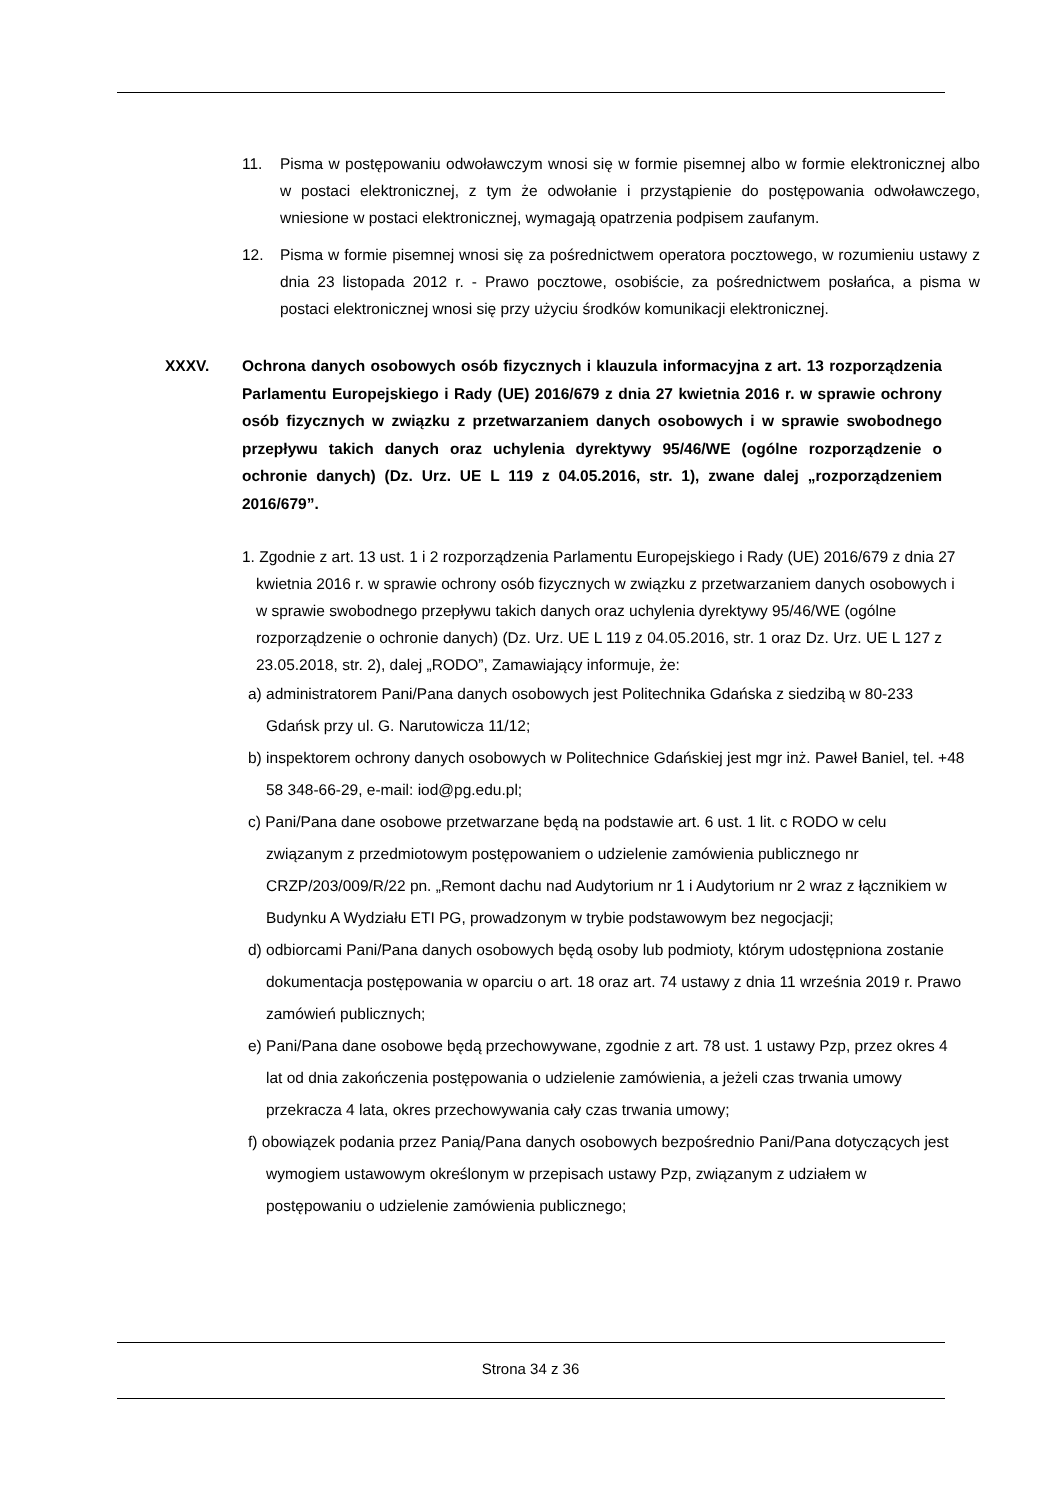11. Pisma w postępowaniu odwoławczym wnosi się w formie pisemnej albo w formie elektronicznej albo w postaci elektronicznej, z tym że odwołanie i przystąpienie do postępowania odwoławczego, wniesione w postaci elektronicznej, wymagają opatrzenia podpisem zaufanym.
12. Pisma w formie pisemnej wnosi się za pośrednictwem operatora pocztowego, w rozumieniu ustawy z dnia 23 listopada 2012 r. - Prawo pocztowe, osobiście, za pośrednictwem posłańca, a pisma w postaci elektronicznej wnosi się przy użyciu środków komunikacji elektronicznej.
XXXV. Ochrona danych osobowych osób fizycznych i klauzula informacyjna z art. 13 rozporządzenia Parlamentu Europejskiego i Rady (UE) 2016/679 z dnia 27 kwietnia 2016 r. w sprawie ochrony osób fizycznych w związku z przetwarzaniem danych osobowych i w sprawie swobodnego przepływu takich danych oraz uchylenia dyrektywy 95/46/WE (ogólne rozporządzenie o ochronie danych) (Dz. Urz. UE L 119 z 04.05.2016, str. 1), zwane dalej „rozporządzeniem 2016/679”.
1. Zgodnie z art. 13 ust. 1 i 2 rozporządzenia Parlamentu Europejskiego i Rady (UE) 2016/679 z dnia 27 kwietnia 2016 r. w sprawie ochrony osób fizycznych w związku z przetwarzaniem danych osobowych i w sprawie swobodnego przepływu takich danych oraz uchylenia dyrektywy 95/46/WE (ogólne rozporządzenie o ochronie danych) (Dz. Urz. UE L 119 z 04.05.2016, str. 1 oraz Dz. Urz. UE L 127 z 23.05.2018, str. 2), dalej „RODO”, Zamawiający informuje, że:
a) administratorem Pani/Pana danych osobowych jest Politechnika Gdańska z siedzibą w 80-233 Gdańsk przy ul. G. Narutowicza 11/12;
b) inspektorem ochrony danych osobowych w Politechnice Gdańskiej jest mgr inż. Paweł Baniel, tel. +48 58 348-66-29, e-mail: iod@pg.edu.pl;
c) Pani/Pana dane osobowe przetwarzane będą na podstawie art. 6 ust. 1 lit. c RODO w celu związanym z przedmiotowym postępowaniem o udzielenie zamówienia publicznego nr CRZP/203/009/R/22 pn. „Remont dachu nad Audytorium nr 1 i Audytorium nr 2 wraz z łącznikiem w Budynku A Wydziału ETI PG, prowadzonym w trybie podstawowym bez negocjacji;
d) odbiorcami Pani/Pana danych osobowych będą osoby lub podmioty, którym udostępniona zostanie dokumentacja postępowania w oparciu o art. 18 oraz art. 74 ustawy z dnia 11 września 2019 r. Prawo zamówień publicznych;
e) Pani/Pana dane osobowe będą przechowywane, zgodnie z art. 78 ust. 1 ustawy Pzp, przez okres 4 lat od dnia zakończenia postępowania o udzielenie zamówienia, a jeżeli czas trwania umowy przekracza 4 lata, okres przechowywania cały czas trwania umowy;
f) obowiązek podania przez Panią/Pana danych osobowych bezpośrednio Pani/Pana dotyczących jest wymogiem ustawowym określonym w przepisach ustawy Pzp, związanym z udziałem w postępowaniu o udzielenie zamówienia publicznego;
Strona 34 z 36